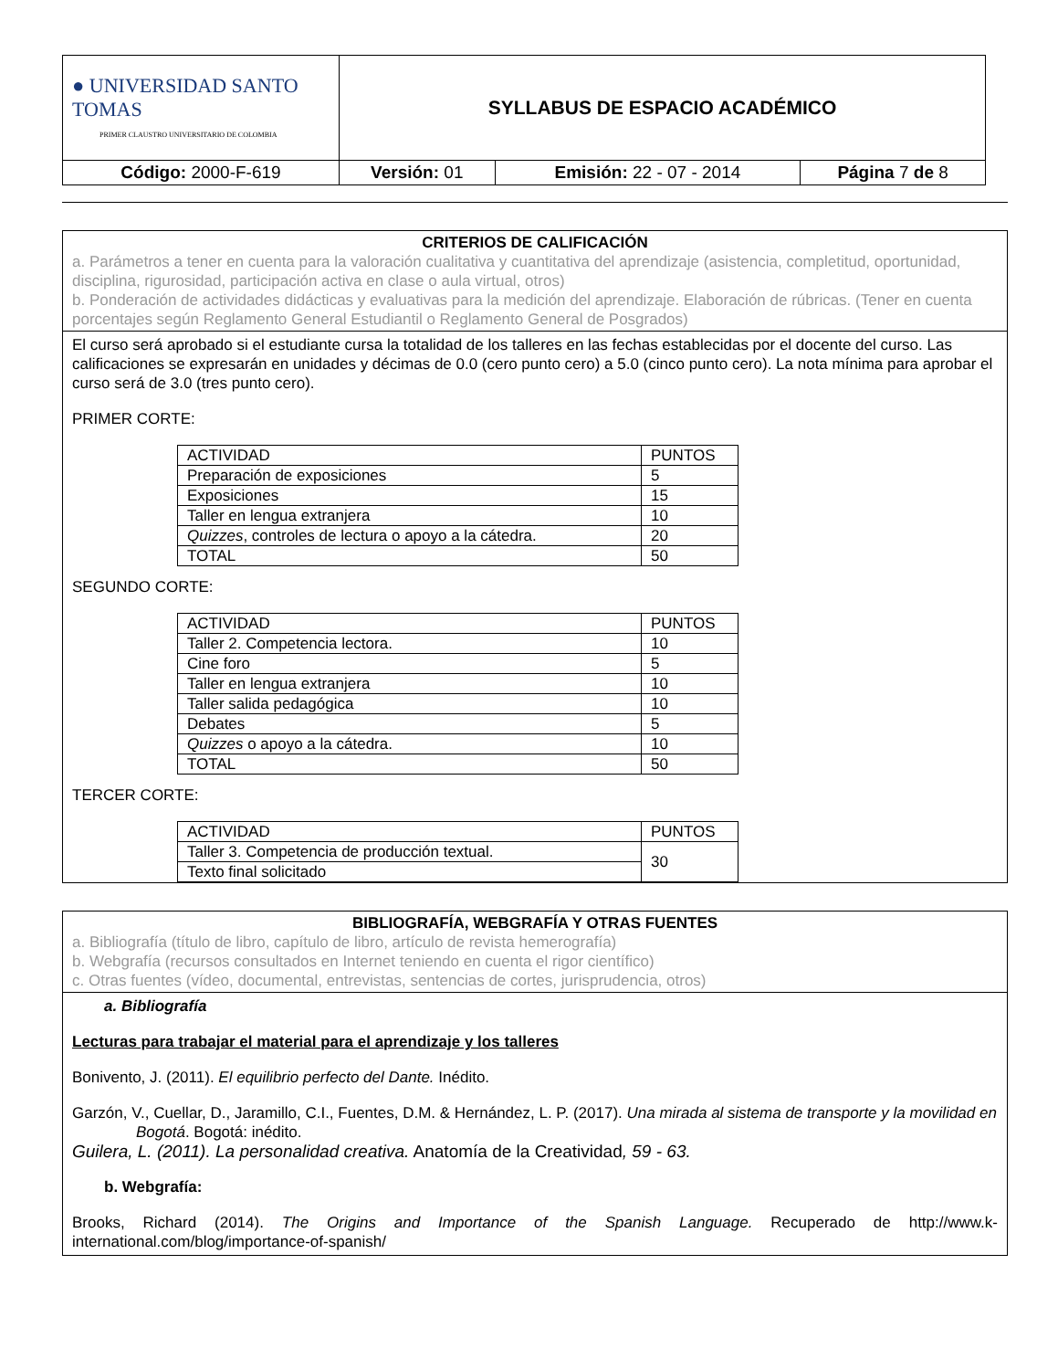| ● UNIVERSIDAD SANTO TOMAS PRIMER CLAUSTRO UNIVERSITARIO DE COLOMBIA | SYLLABUS DE ESPACIO ACADÉMICO | | |
| Código: 2000-F-619 | Versión: 01 | Emisión: 22 - 07 - 2014 | Página 7 de 8 |
CRITERIOS DE CALIFICACIÓN
a. Parámetros a tener en cuenta para la valoración cualitativa y cuantitativa del aprendizaje (asistencia, completitud, oportunidad, disciplina, rigurosidad, participación activa en clase o aula virtual, otros)
b. Ponderación de actividades didácticas y evaluativas para la medición del aprendizaje. Elaboración de rúbricas. (Tener en cuenta porcentajes según Reglamento General Estudiantil o Reglamento General de Posgrados)
El curso será aprobado si el estudiante cursa la totalidad de los talleres en las fechas establecidas por el docente del curso. Las calificaciones se expresarán en unidades y décimas de 0.0 (cero punto cero) a 5.0 (cinco punto cero). La nota mínima para aprobar el curso será de 3.0 (tres punto cero).
PRIMER CORTE:
| ACTIVIDAD | PUNTOS |
| Preparación de exposiciones | 5 |
| Exposiciones | 15 |
| Taller en lengua extranjera | 10 |
| Quizzes , controles de lectura o apoyo a la cátedra. | 20 |
| TOTAL | 50 |
SEGUNDO CORTE:
| ACTIVIDAD | PUNTOS |
| Taller 2. Competencia lectora. | 10 |
| Cine foro | 5 |
| Taller en lengua extranjera | 10 |
| Taller salida pedagógica | 10 |
| Debates | 5 |
| Quizzes o apoyo a la cátedra. | 10 |
| TOTAL | 50 |
TERCER CORTE:
| ACTIVIDAD | PUNTOS |
| Taller 3. Competencia de producción textual. | 30 |
| Texto final solicitado | |
BIBLIOGRAFÍA, WEBGRAFÍA Y OTRAS FUENTES
a. Bibliografía (título de libro, capítulo de libro, artículo de revista hemerografía)
b. Webgrafía (recursos consultados en Internet teniendo en cuenta el rigor científico)
c. Otras fuentes (vídeo, documental, entrevistas, sentencias de cortes, jurisprudencia, otros)
a. Bibliografía
Lecturas para trabajar el material para el aprendizaje y los talleres
Bonivento, J. (2011). El equilibrio perfecto del Dante. Inédito.
Garzón, V., Cuellar, D., Jaramillo, C.I., Fuentes, D.M. & Hernández, L. P. (2017). Una mirada al sistema de transporte y la movilidad en Bogotá. Bogotá: inédito.
Guilera, L. (2011). La personalidad creativa. Anatomía de la Creatividad, 59 - 63.
b. Webgrafía:
Brooks, Richard (2014). The Origins and Importance of the Spanish Language. Recuperado de http://www.k-international.com/blog/importance-of-spanish/